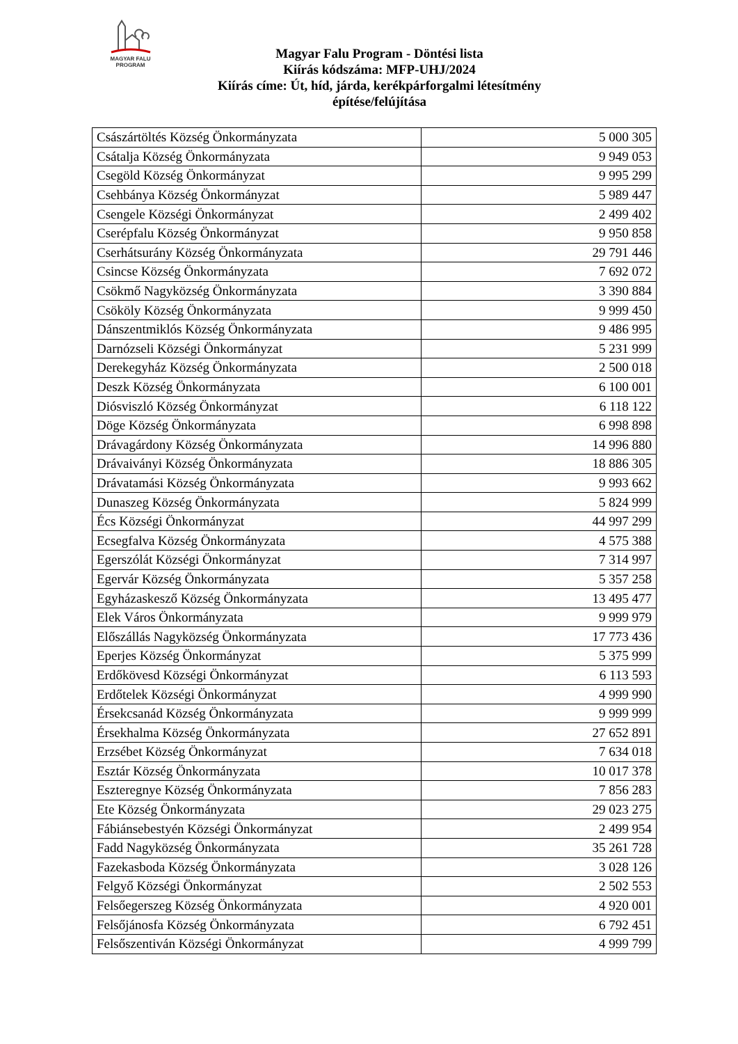MAGYAR FALU
PROGRAM
Magyar Falu Program - Döntési lista
Kiírás kódszáma: MFP-UHJ/2024
Kiírás címe: Út, híd, járda, kerékpárforgalmi létesítmény
építése/felújítása
| Császártöltés Község Önkormányzata | 5 000 305 |
| Csátalja Község Önkormányzata | 9 949 053 |
| Csegöld Község Önkormányzat | 9 995 299 |
| Csehbánya Község Önkormányzat | 5 989 447 |
| Csengele Községi Önkormányzat | 2 499 402 |
| Cserépfalu Község Önkormányzat | 9 950 858 |
| Cserhátsurány Község Önkormányzata | 29 791 446 |
| Csincse Község Önkormányzata | 7 692 072 |
| Csökmő Nagyközség Önkormányzata | 3 390 884 |
| Csököly Község Önkormányzata | 9 999 450 |
| Dánszentmiklós Község Önkormányzata | 9 486 995 |
| Darnózseli Községi Önkormányzat | 5 231 999 |
| Derekegyház Község Önkormányzata | 2 500 018 |
| Deszk Község Önkormányzata | 6 100 001 |
| Diósviszló Község Önkormányzat | 6 118 122 |
| Döge Község Önkormányzata | 6 998 898 |
| Drávagárdony Község Önkormányzata | 14 996 880 |
| Drávaiványi Község Önkormányzata | 18 886 305 |
| Drávatamási Község Önkormányzata | 9 993 662 |
| Dunaszeg Község Önkormányzata | 5 824 999 |
| Écs Községi Önkormányzat | 44 997 299 |
| Ecsegfalva Község Önkormányzata | 4 575 388 |
| Egerszólát Községi Önkormányzat | 7 314 997 |
| Egervár Község Önkormányzata | 5 357 258 |
| Egyházaskesző Község Önkormányzata | 13 495 477 |
| Elek Város Önkormányzata | 9 999 979 |
| Előszállás Nagyközség Önkormányzata | 17 773 436 |
| Eperjes Község Önkormányzat | 5 375 999 |
| Erdőkövesd Községi Önkormányzat | 6 113 593 |
| Erdőtelek Községi Önkormányzat | 4 999 990 |
| Érsekcsanád Község Önkormányzata | 9 999 999 |
| Érsekhalma Község Önkormányzata | 27 652 891 |
| Erzsébet Község Önkormányzat | 7 634 018 |
| Esztár Község Önkormányzata | 10 017 378 |
| Eszteregnye Község Önkormányzata | 7 856 283 |
| Ete Község Önkormányzata | 29 023 275 |
| Fábiánsebestyén Községi Önkormányzat | 2 499 954 |
| Fadd Nagyközség Önkormányzata | 35 261 728 |
| Fazekasboda Község Önkormányzata | 3 028 126 |
| Felgyő Községi Önkormányzat | 2 502 553 |
| Felsőegerszeg Község Önkormányzata | 4 920 001 |
| Felsőjánosfa Község Önkormányzata | 6 792 451 |
| Felsőszentiván Községi Önkormányzat | 4 999 799 |